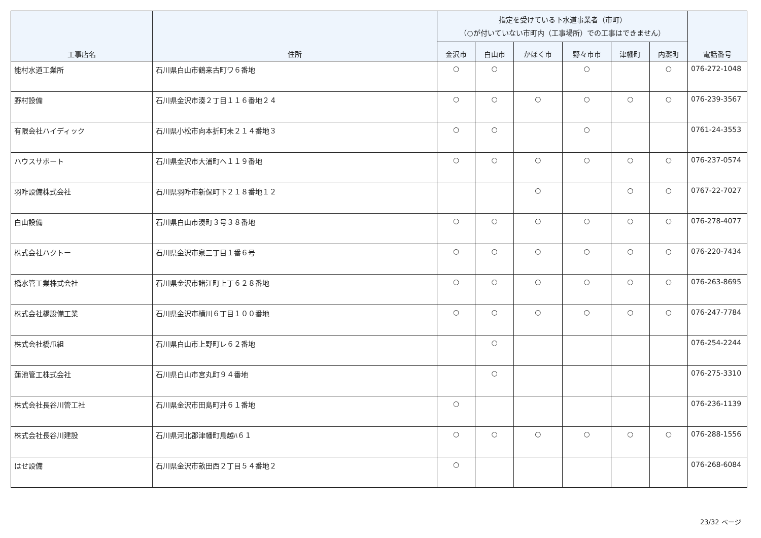| 工事店名 | 住所 | 指定を受けている下水道事業者（市町） （○が付いていない市町内（工事場所）での工事はできません） | | | | | | 電話番号 |
| --- | --- | --- | --- | --- | --- | --- | --- | --- |
| | | 金沢市 | 白山市 | かほく市 | 野々市市 | 津幡町 | 内灘町 | |
| 能村水道工業所 | 石川県白山市鶴来古町ワ６番地 | ○ | ○ | | ○ | | ○ | 076-272-1048 |
| 野村設備 | 石川県金沢市湊２丁目１１６番地２４ | ○ | ○ | ○ | ○ | ○ | ○ | 076-239-3567 |
| 有限会社ハイディック | 石川県小松市向本折町未２１４番地３ | ○ | ○ | | ○ | | | 0761-24-3553 |
| ハウスサポート | 石川県金沢市大浦町へ１１９番地 | ○ | ○ | ○ | ○ | ○ | ○ | 076-237-0574 |
| 羽咋設備株式会社 | 石川県羽咋市新保町下２１８番地１２ | | | ○ | | ○ | ○ | 0767-22-7027 |
| 白山設備 | 石川県白山市湊町３号３８番地 | ○ | ○ | ○ | ○ | ○ | ○ | 076-278-4077 |
| 株式会社ハクトー | 石川県金沢市泉三丁目１番６号 | ○ | ○ | ○ | ○ | ○ | ○ | 076-220-7434 |
| 橋水管工業株式会社 | 石川県金沢市諸江町上丁６２８番地 | ○ | ○ | ○ | ○ | ○ | ○ | 076-263-8695 |
| 株式会社橋設備工業 | 石川県金沢市横川６丁目１００番地 | ○ | ○ | ○ | ○ | ○ | ○ | 076-247-7784 |
| 株式会社橋爪組 | 石川県白山市上野町レ６２番地 | | ○ | | | | | 076-254-2244 |
| 蓮池管工株式会社 | 石川県白山市宮丸町９４番地 | | ○ | | | | | 076-275-3310 |
| 株式会社長谷川管工社 | 石川県金沢市田島町井６１番地 | ○ | | | | | | 076-236-1139 |
| 株式会社長谷川建設 | 石川県河北郡津幡町鳥越ﾊ６１ | ○ | ○ | ○ | ○ | ○ | ○ | 076-288-1556 |
| はせ設備 | 石川県金沢市畝田西２丁目５４番地２ | ○ | | | | | | 076-268-6084 |
23/32 ページ